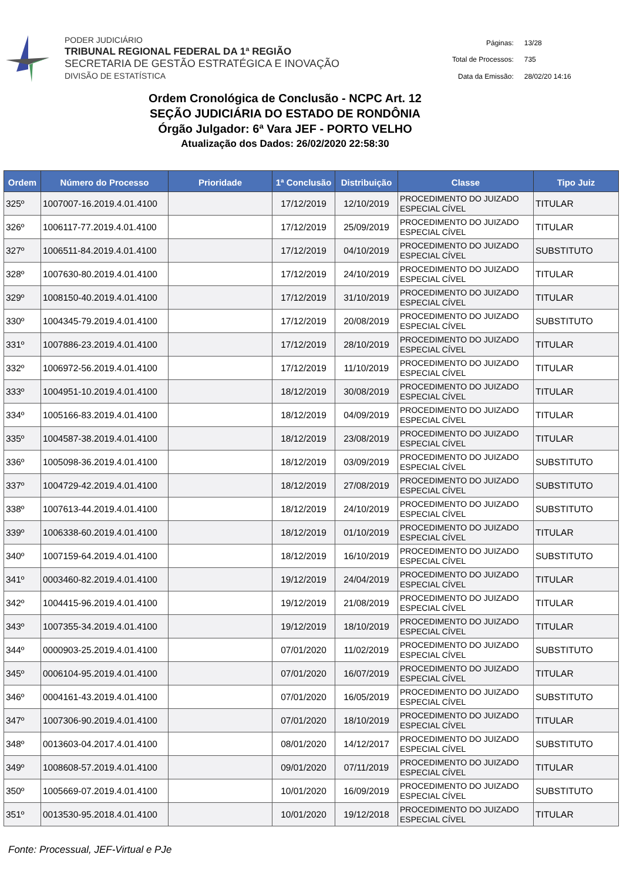PODER JUDICIÁRIO
TRIBUNAL REGIONAL FEDERAL DA 1ª REGIÃO
SECRETARIA DE GESTÃO ESTRATÉGICA E INOVAÇÃO
DIVISÃO DE ESTATÍSTICA
| Páginas: | 13/28 |
| Total de Processos: | 735 |
| Data da Emissão: | 28/02/20 14:16 |
Ordem Cronológica de Conclusão - NCPC Art. 12
SEÇÃO JUDICIÁRIA DO ESTADO DE RONDÔNIA
Órgão Julgador: 6ª Vara JEF - PORTO VELHO
Atualização dos Dados: 26/02/2020 22:58:30
| Ordem | Número do Processo | Prioridade | 1ª Conclusão | Distribuição | Classe | Tipo Juiz |
| --- | --- | --- | --- | --- | --- | --- |
| 325º | 1007007-16.2019.4.01.4100 | | 17/12/2019 | 12/10/2019 | PROCEDIMENTO DO JUIZADO ESPECIAL CÍVEL | TITULAR |
| 326º | 1006117-77.2019.4.01.4100 | | 17/12/2019 | 25/09/2019 | PROCEDIMENTO DO JUIZADO ESPECIAL CÍVEL | TITULAR |
| 327º | 1006511-84.2019.4.01.4100 | | 17/12/2019 | 04/10/2019 | PROCEDIMENTO DO JUIZADO ESPECIAL CÍVEL | SUBSTITUTO |
| 328º | 1007630-80.2019.4.01.4100 | | 17/12/2019 | 24/10/2019 | PROCEDIMENTO DO JUIZADO ESPECIAL CÍVEL | TITULAR |
| 329º | 1008150-40.2019.4.01.4100 | | 17/12/2019 | 31/10/2019 | PROCEDIMENTO DO JUIZADO ESPECIAL CÍVEL | TITULAR |
| 330º | 1004345-79.2019.4.01.4100 | | 17/12/2019 | 20/08/2019 | PROCEDIMENTO DO JUIZADO ESPECIAL CÍVEL | SUBSTITUTO |
| 331º | 1007886-23.2019.4.01.4100 | | 17/12/2019 | 28/10/2019 | PROCEDIMENTO DO JUIZADO ESPECIAL CÍVEL | TITULAR |
| 332º | 1006972-56.2019.4.01.4100 | | 17/12/2019 | 11/10/2019 | PROCEDIMENTO DO JUIZADO ESPECIAL CÍVEL | TITULAR |
| 333º | 1004951-10.2019.4.01.4100 | | 18/12/2019 | 30/08/2019 | PROCEDIMENTO DO JUIZADO ESPECIAL CÍVEL | TITULAR |
| 334º | 1005166-83.2019.4.01.4100 | | 18/12/2019 | 04/09/2019 | PROCEDIMENTO DO JUIZADO ESPECIAL CÍVEL | TITULAR |
| 335º | 1004587-38.2019.4.01.4100 | | 18/12/2019 | 23/08/2019 | PROCEDIMENTO DO JUIZADO ESPECIAL CÍVEL | TITULAR |
| 336º | 1005098-36.2019.4.01.4100 | | 18/12/2019 | 03/09/2019 | PROCEDIMENTO DO JUIZADO ESPECIAL CÍVEL | SUBSTITUTO |
| 337º | 1004729-42.2019.4.01.4100 | | 18/12/2019 | 27/08/2019 | PROCEDIMENTO DO JUIZADO ESPECIAL CÍVEL | SUBSTITUTO |
| 338º | 1007613-44.2019.4.01.4100 | | 18/12/2019 | 24/10/2019 | PROCEDIMENTO DO JUIZADO ESPECIAL CÍVEL | SUBSTITUTO |
| 339º | 1006338-60.2019.4.01.4100 | | 18/12/2019 | 01/10/2019 | PROCEDIMENTO DO JUIZADO ESPECIAL CÍVEL | TITULAR |
| 340º | 1007159-64.2019.4.01.4100 | | 18/12/2019 | 16/10/2019 | PROCEDIMENTO DO JUIZADO ESPECIAL CÍVEL | SUBSTITUTO |
| 341º | 0003460-82.2019.4.01.4100 | | 19/12/2019 | 24/04/2019 | PROCEDIMENTO DO JUIZADO ESPECIAL CÍVEL | TITULAR |
| 342º | 1004415-96.2019.4.01.4100 | | 19/12/2019 | 21/08/2019 | PROCEDIMENTO DO JUIZADO ESPECIAL CÍVEL | TITULAR |
| 343º | 1007355-34.2019.4.01.4100 | | 19/12/2019 | 18/10/2019 | PROCEDIMENTO DO JUIZADO ESPECIAL CÍVEL | TITULAR |
| 344º | 0000903-25.2019.4.01.4100 | | 07/01/2020 | 11/02/2019 | PROCEDIMENTO DO JUIZADO ESPECIAL CÍVEL | SUBSTITUTO |
| 345º | 0006104-95.2019.4.01.4100 | | 07/01/2020 | 16/07/2019 | PROCEDIMENTO DO JUIZADO ESPECIAL CÍVEL | TITULAR |
| 346º | 0004161-43.2019.4.01.4100 | | 07/01/2020 | 16/05/2019 | PROCEDIMENTO DO JUIZADO ESPECIAL CÍVEL | SUBSTITUTO |
| 347º | 1007306-90.2019.4.01.4100 | | 07/01/2020 | 18/10/2019 | PROCEDIMENTO DO JUIZADO ESPECIAL CÍVEL | TITULAR |
| 348º | 0013603-04.2017.4.01.4100 | | 08/01/2020 | 14/12/2017 | PROCEDIMENTO DO JUIZADO ESPECIAL CÍVEL | SUBSTITUTO |
| 349º | 1008608-57.2019.4.01.4100 | | 09/01/2020 | 07/11/2019 | PROCEDIMENTO DO JUIZADO ESPECIAL CÍVEL | TITULAR |
| 350º | 1005669-07.2019.4.01.4100 | | 10/01/2020 | 16/09/2019 | PROCEDIMENTO DO JUIZADO ESPECIAL CÍVEL | SUBSTITUTO |
| 351º | 0013530-95.2018.4.01.4100 | | 10/01/2020 | 19/12/2018 | PROCEDIMENTO DO JUIZADO ESPECIAL CÍVEL | TITULAR |
Fonte: Processual, JEF-Virtual e PJe